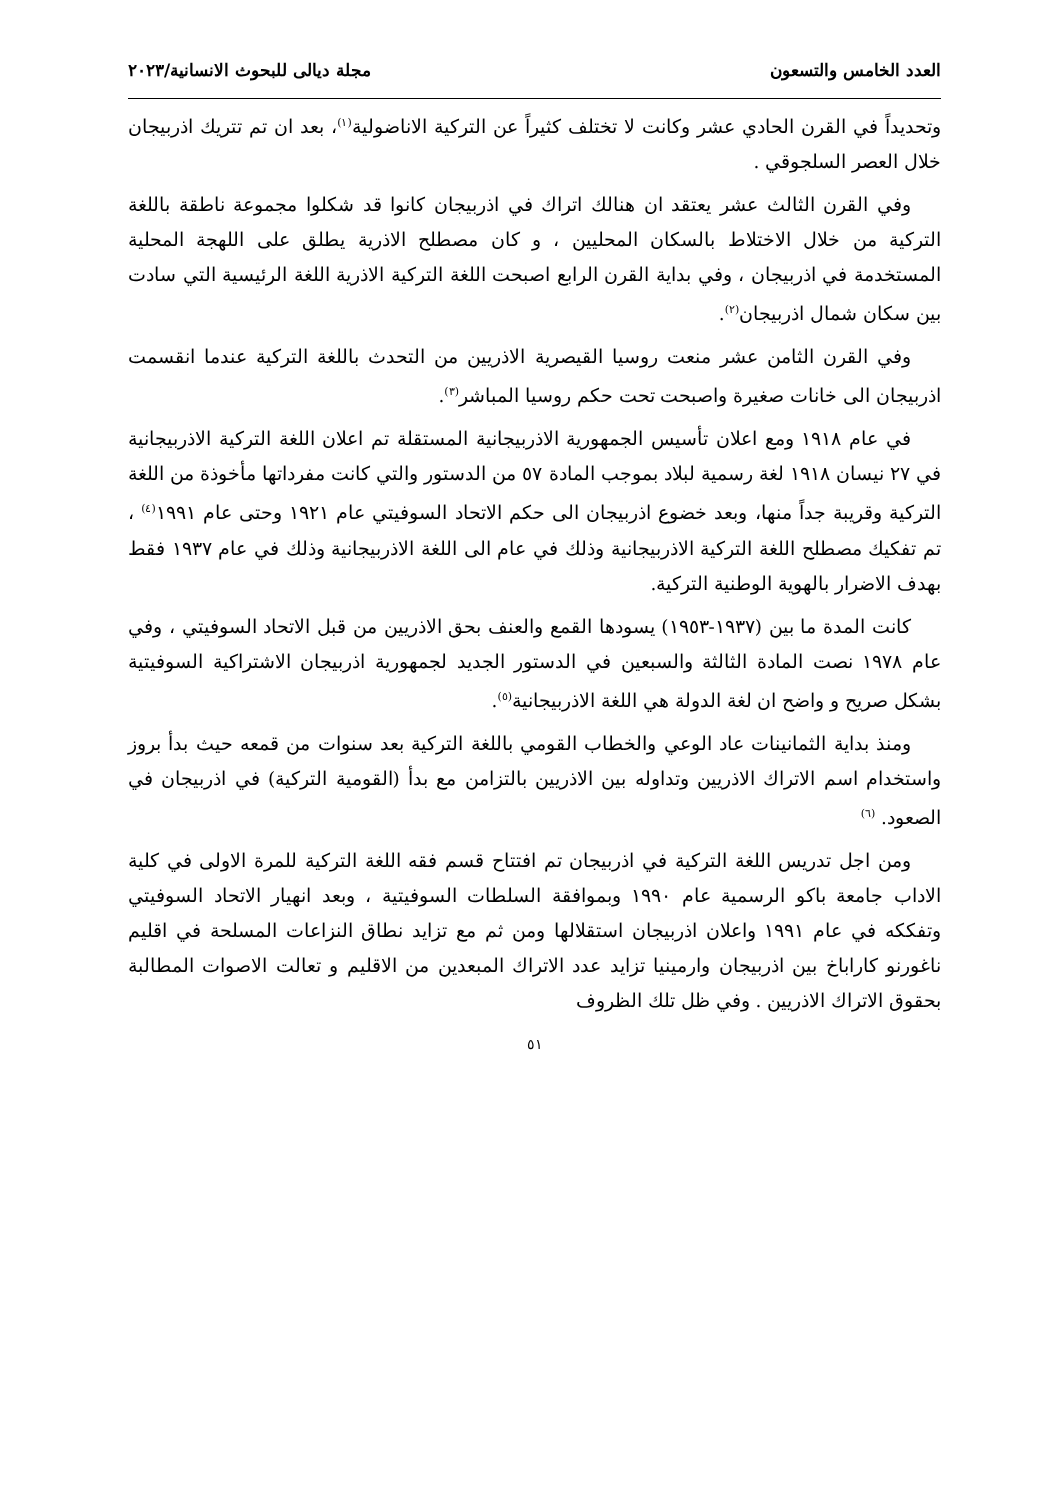العدد الخامس والتسعون مجلة ديالى للبحوث الانسانية/٢٠٢٣
وتحديداً في القرن الحادي عشر وكانت لا تختلف كثيراً عن التركية الاناضولية<sup>(١)</sup>، بعد ان تم تتريك اذربيجان خلال العصر السلجوقي .
وفي القرن الثالث عشر يعتقد ان هنالك اتراك في اذربيجان كانوا قد شكلوا مجموعة ناطقة باللغة التركية من خلال الاختلاط بالسكان المحليين ، و كان مصطلح الاذرية يطلق على اللهجة المحلية المستخدمة في اذربيجان ، وفي بداية القرن الرابع اصبحت اللغة التركية الاذرية اللغة الرئيسية التي سادت بين سكان شمال اذربيجان<sup>(٢)</sup>.
وفي القرن الثامن عشر منعت روسيا القيصرية الاذريين من التحدث باللغة التركية عندما انقسمت اذربيجان الى خانات صغيرة واصبحت تحت حكم روسيا المباشر<sup>(٣)</sup>.
في عام ١٩١٨ ومع اعلان تأسيس الجمهورية الاذربيجانية المستقلة تم اعلان اللغة التركية الاذربيجانية في ٢٧ نيسان ١٩١٨ لغة رسمية لبلاد بموجب المادة ٥٧ من الدستور والتي كانت مفرداتها مأخوذة من اللغة التركية وقريبة جداً منها، وبعد خضوع اذربيجان الى حكم الاتحاد السوفيتي عام ١٩٢١ وحتى عام ١٩٩١<sup>(٤)</sup> ، تم تفكيك مصطلح اللغة التركية الاذربيجانية وذلك في عام الى اللغة الاذربيجانية وذلك في عام ١٩٣٧ فقط بهدف الاضرار بالهوية الوطنية التركية.
كانت المدة ما بين (١٩٣٧-١٩٥٣) يسودها القمع والعنف بحق الاذريين من قبل الاتحاد السوفيتي ، وفي عام ١٩٧٨ نصت المادة الثالثة والسبعين في الدستور الجديد لجمهورية اذربيجان الاشتراكية السوفيتية بشكل صريح و واضح ان لغة الدولة هي اللغة الاذربيجانية<sup>(٥)</sup>.
ومنذ بداية الثمانينات عاد الوعي والخطاب القومي باللغة التركية بعد سنوات من قمعه حيث بدأ بروز واستخدام اسم الاتراك الاذريين وتداوله بين الاذريين بالتزامن مع بدأ (القومية التركية) في اذربيجان في الصعود. <sup>(٦)</sup>
ومن اجل تدريس اللغة التركية في اذربيجان تم افتتاح قسم فقه اللغة التركية للمرة الاولى في كلية الاداب جامعة باكو الرسمية عام ١٩٩٠ وبموافقة السلطات السوفيتية ، وبعد انهيار الاتحاد السوفيتي وتفككه في عام ١٩٩١ واعلان اذربيجان استقلالها ومن ثم مع تزايد نطاق النزاعات المسلحة في اقليم ناغورنو كاراباخ بين اذربيجان وارمينيا تزايد عدد الاتراك المبعدين من الاقليم و تعالت الاصوات المطالبة بحقوق الاتراك الاذريين . وفي ظل تلك الظروف
٥١